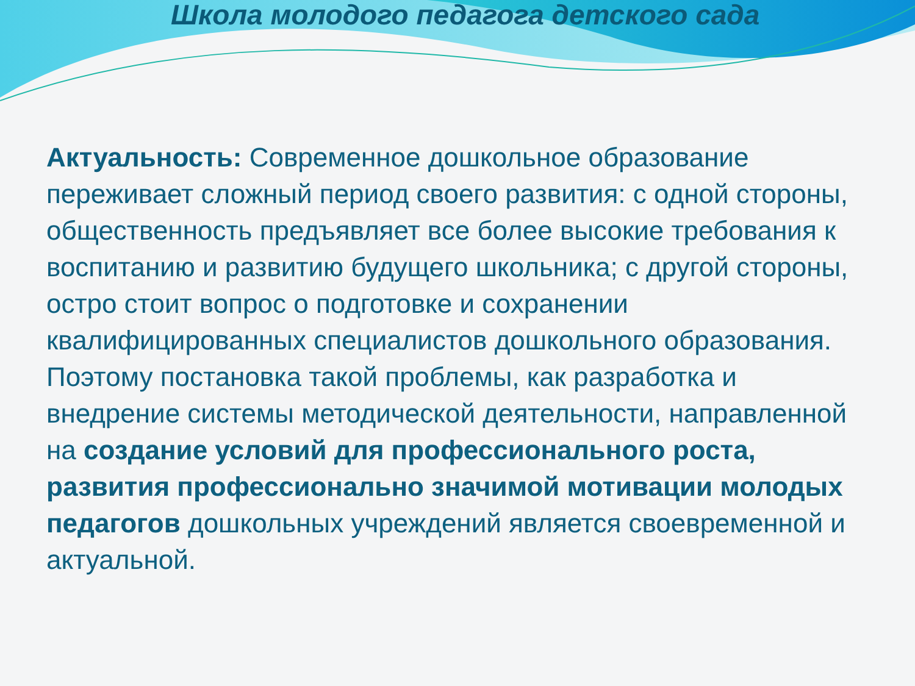Школа молодого педагога детского сада
Актуальность: Современное дошкольное образование переживает сложный период своего развития: с одной стороны, общественность предъявляет все более высокие требования к воспитанию и развитию будущего школьника; с другой стороны, остро стоит вопрос о подготовке и сохранении квалифицированных специалистов дошкольного образования. Поэтому постановка такой проблемы, как разработка и внедрение системы методической деятельности, направленной на создание условий для профессионального роста, развития профессионально значимой мотивации молодых педагогов дошкольных учреждений является своевременной и актуальной.